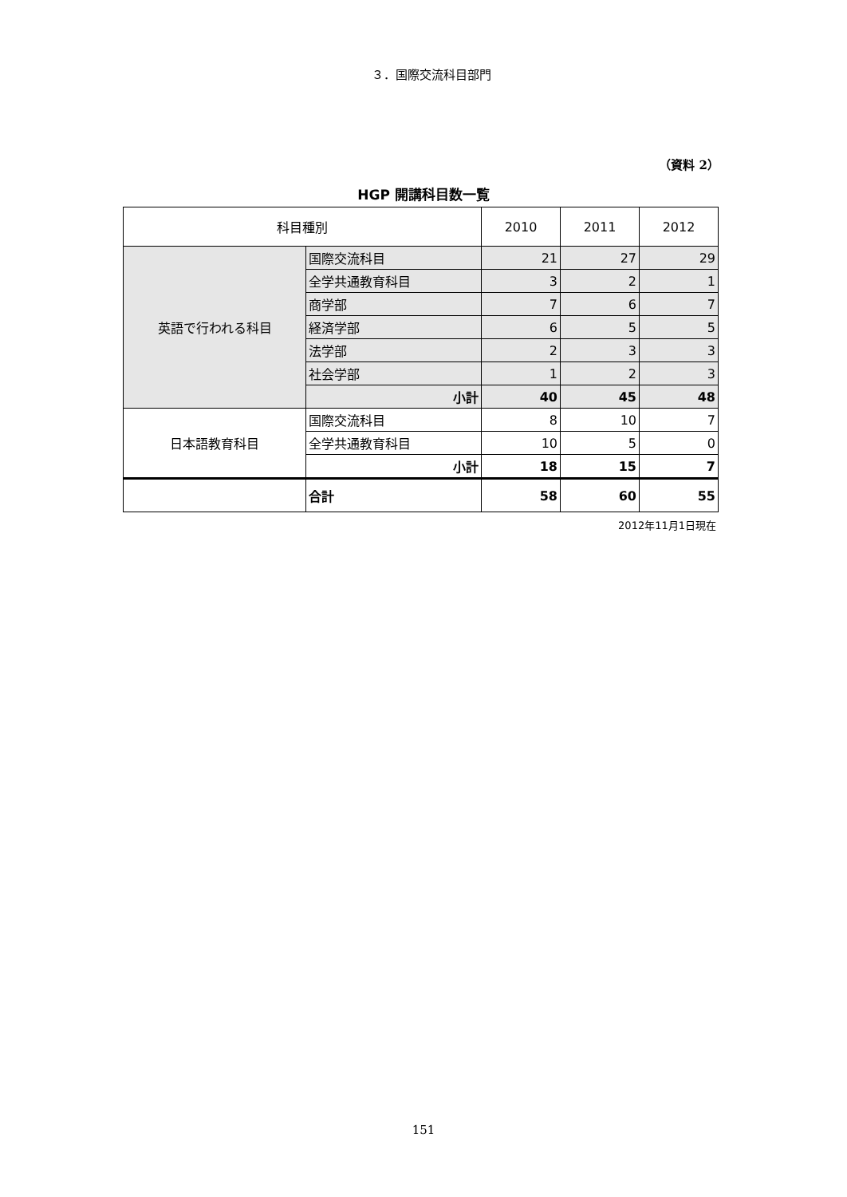３．国際交流科目部門
（資料 2）
HGP 開講科目数一覧
| 科目種別 | | 2010 | 2011 | 2012 |
| --- | --- | --- | --- | --- |
| 英語で行われる科目 | 国際交流科目 | 21 | 27 | 29 |
| | 全学共通教育科目 | 3 | 2 | 1 |
| | 商学部 | 7 | 6 | 7 |
| | 経済学部 | 6 | 5 | 5 |
| | 法学部 | 2 | 3 | 3 |
| | 社会学部 | 1 | 2 | 3 |
| | 小計 | 40 | 45 | 48 |
| 日本語教育科目 | 国際交流科目 | 8 | 10 | 7 |
| | 全学共通教育科目 | 10 | 5 | 0 |
| | 小計 | 18 | 15 | 7 |
| | 合計 | 58 | 60 | 55 |
2012年11月1日現在
151